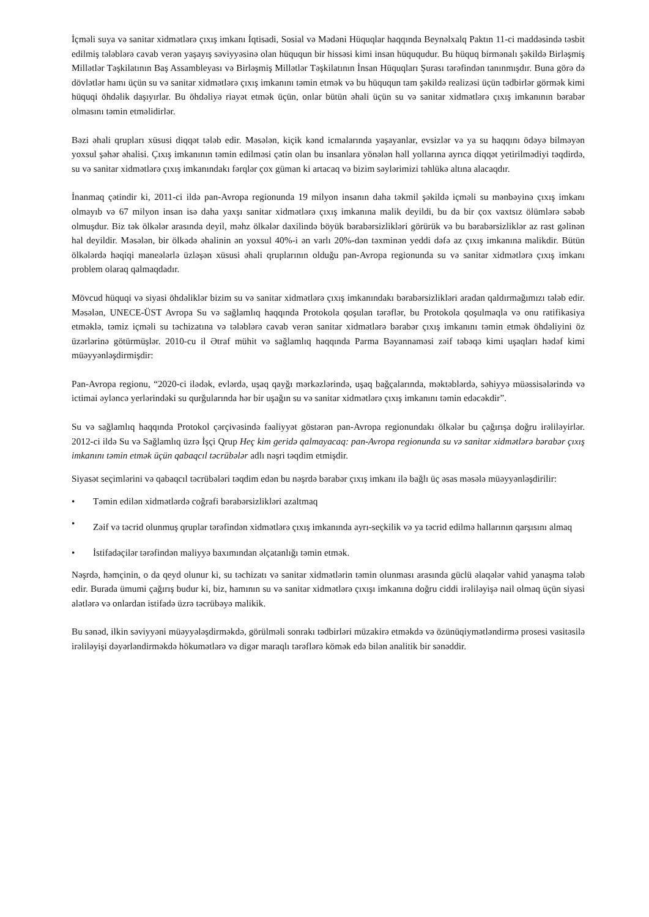İçməli suya və sanitar xidmətlərə çıxış imkanı İqtisadi, Sosial və Mədəni Hüquqlar haqqında Beynəlxalq Paktın 11-ci maddəsində təsbit edilmiş tələblərə cavab verən yaşayış səviyyəsinə olan hüququn bir hissəsi kimi insan hüququdur. Bu hüquq birmənalı şəkildə Birləşmiş Millətlər Təşkilatının Baş Assambleyası və Birləşmiş Millətlər Təşkilatının İnsan Hüquqları Şurası tərəfindən tanınmışdır. Buna görə də dövlətlər hamı üçün su və sanitar xidmətlərə çıxış imkanını təmin etmək və bu hüququn tam şəkildə realizəsi üçün tədbirlər görmək kimi hüquqi öhdəlik daşıyırlar. Bu öhdəliyə riayət etmək üçün, onlar bütün əhali üçün su və sanitar xidmətlərə çıxış imkanının bərabər olmasını təmin etməlidirlər.
Bəzi əhali qrupları xüsusi diqqət tələb edir. Məsələn, kiçik kənd icmalarında yaşayanlar, evsizlər və ya su haqqını ödəyə bilməyən yoxsul şəhər əhalisi. Çıxış imkanının təmin edilməsi çətin olan bu insanlara yönələn həll yollarına ayrıca diqqət yetirilmədiyi təqdirdə, su və sanitar xidmətlərə çıxış imkanındakı fərqlər çox güman ki artacaq və bizim səylərimizi təhlükə altına alacaqdır.
İnanmaq çətindir ki, 2011-ci ildə pan-Avropa regionunda 19 milyon insanın daha təkmil şəkildə içməli su mənbəyinə çıxış imkanı olmayıb və 67 milyon insan isə daha yaxşı sanitar xidmətlərə çıxış imkanına malik deyildi, bu da bir çox vaxtsız ölümlərə səbəb olmuşdur. Biz tək ölkələr arasında deyil, məhz ölkələr daxilində böyük bərabərsizlikləri görürük və bu bərabərsizliklər az rast gəlinən hal deyildir. Məsələn, bir ölkədə əhalinin ən yoxsul 40%-i ən varlı 20%-dən təxminən yeddi dəfə az çıxış imkanına malikdir. Bütün ölkələrdə həqiqi maneələrlə üzləşən xüsusi əhali qruplarının olduğu pan-Avropa regionunda su və sanitar xidmətlərə çıxış imkanı problem olaraq qalmaqdadır.
Mövcud hüquqi və siyasi öhdəliklər bizim su və sanitar xidmətlərə çıxış imkanındakı bərabərsizlikləri aradan qaldırmağımızı tələb edir. Məsələn, UNECE-ÜST Avropa Su və sağlamlıq haqqında Protokola qoşulan tərəflər, bu Protokola qoşulmaqla və onu ratifikasiya etməklə, təmiz içməli su təchizatına və tələblərə cavab verən sanitar xidmətlərə bərabər çıxış imkanını təmin etmək öhdəliyini öz üzərlərinə götürmüşlər. 2010-cu il Ətraf mühit və sağlamlıq haqqında Parma Bəyannaməsi zəif təbəqə kimi uşaqları hədəf kimi müəyyənləşdirmişdir:
Pan-Avropa regionu, “2020-ci ilədək, evlərdə, uşaq qayğı mərkəzlərində, uşaq bağçalarında, məktəblərdə, səhiyyə müəssisələrində və ictimai əyləncə yerlərindəki su qurğularında hər bir uşağın su və sanitar xidmətlərə çıxış imkanını təmin edəcəkdir”.
Su və sağlamlıq haqqında Protokol çərçivəsində fəaliyyət göstərən pan-Avropa regionundakı ölkələr bu çağırışa doğru irəliləyirlər. 2012-ci ildə Su və Sağlamlıq üzrə İşçi Qrup Heç kim geridə qalmayacaq: pan-Avropa regionunda su və sanitar xidmətlərə bərabər çıxış imkanını təmin etmək üçün qabaqcıl təcrübələr adlı nəşri təqdim etmişdir.
Siyasət seçimlərini və qabaqcıl təcrübələri təqdim edən bu nəşrdə bərabər çıxış imkanı ilə bağlı üç əsas məsələ müəyyənləşdirilir:
• Təmin edilən xidmətlərdə coğrafi bərabərsizlikləri azaltmaq
• Zəif və təcrid olunmuş qruplar tərəfindən xidmətlərə çıxış imkanında ayrı-seçkilik və ya təcrid edilmə hallarının qarşısını almaq
• İstifadəçilər tərəfindən maliyyə baxımından əlçatanlığı təmin etmək.
Nəşrdə, həmçinin, o da qeyd olunur ki, su təchizatı və sanitar xidmətlərin təmin olunması arasında güclü əlaqələr vahid yanaşma tələb edir. Burada ümumi çağırış budur ki, biz, hamının su və sanitar xidmətlərə çıxışı imkanına doğru ciddi irəliləyişə nail olmaq üçün siyasi alətlərə və onlardan istifadə üzrə təcrübəyə malikik.
Bu sənəd, ilkin səviyyəni müəyyələşdirməkdə, görülməli sonrakı tədbirləri müzakirə etməkdə və özünüqiymətləndirmə prosesi vasitəsilə irəliləyişi dəyərləndirməkdə hökumətlərə və digər maraqlı tərəflərə kömək edə bilən analitik bir sənəddir.